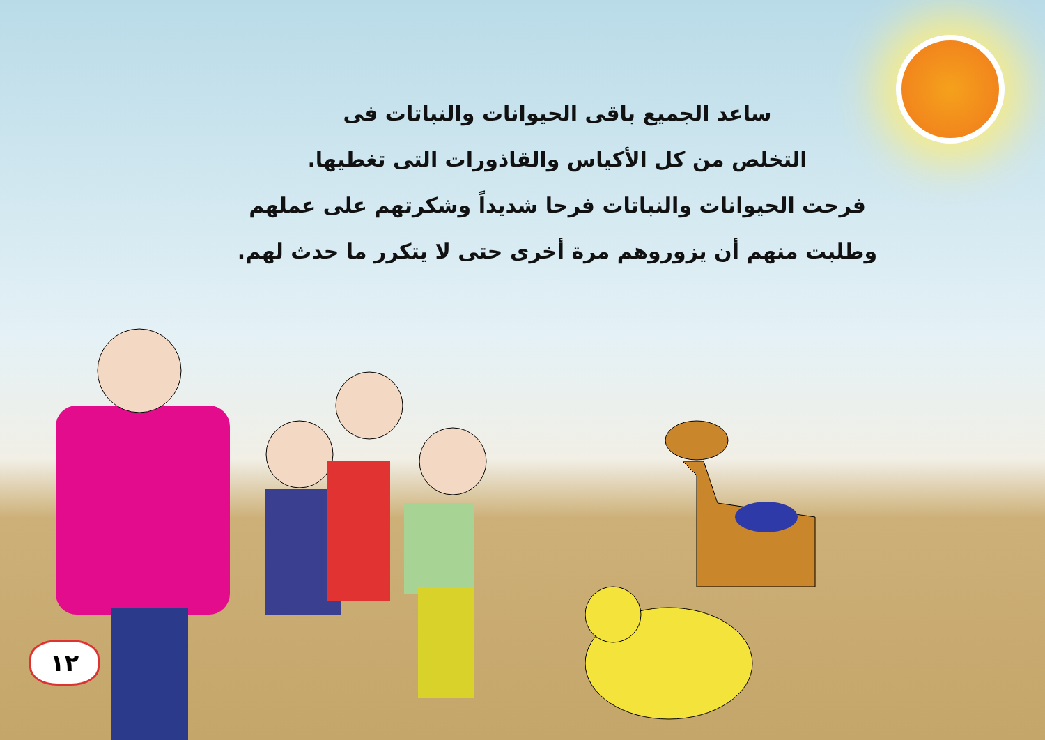ساعد الجميع باقى الحيوانات والنباتات فى
التخلص من كل الأكياس والقاذورات التى تغطيها.
فرحت الحيوانات والنباتات فرحا شديداً وشكرتهم على عملهم
وطلبت منهم أن يزوروهم مرة أخرى حتى لا يتكرر ما حدث لهم.
١٢